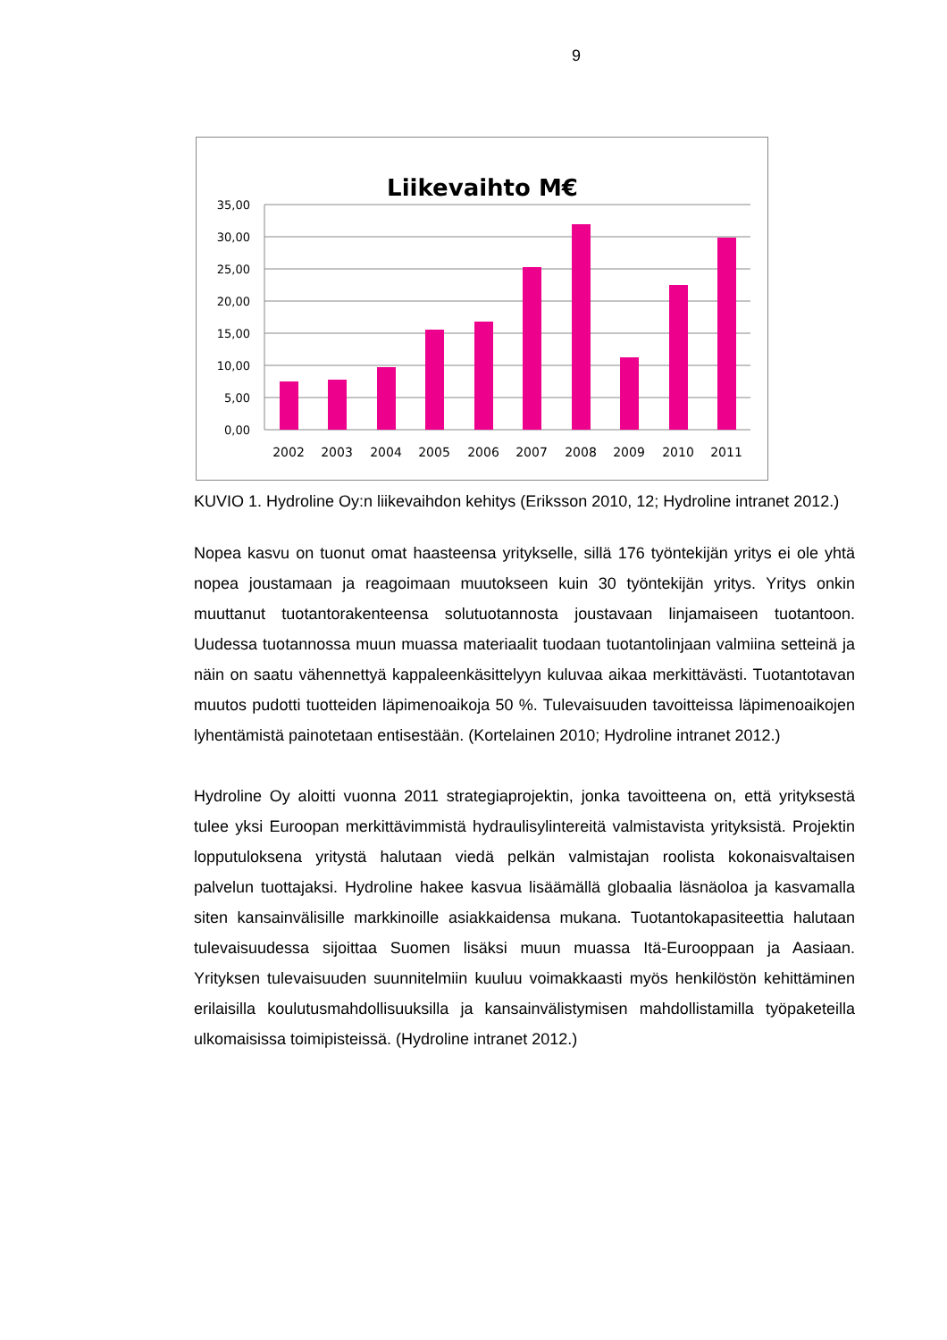9
Liikevaihto M€
35,00
30,00
25,00
20,00
15,00
10,00
5,00
0,00
2002
2003
2004
2005
2006
2007
2008
2009
2010
2011
KUVIO 1. Hydroline Oy:n liikevaihdon kehitys (Eriksson 2010, 12; Hydroline intranet 2012.)
Nopea kasvu on tuonut omat haasteensa yritykselle, sillä 176 työntekijän yritys ei ole yhtä nopea joustamaan ja reagoimaan muutokseen kuin 30 työntekijän yritys. Yritys onkin muuttanut tuotantorakenteensa solutuotannosta joustavaan linjamaiseen tuotantoon. Uudessa tuotannossa muun muassa materiaalit tuodaan tuotantolinjaan valmiina setteinä ja näin on saatu vähennettyä kappaleenkäsittelyyn kuluvaa aikaa merkittävästi. Tuotantotavan muutos pudotti tuotteiden läpimenoaikoja 50 %. Tulevaisuuden tavoitteissa läpimenoaikojen lyhentämistä painotetaan entisestään. (Kortelainen 2010; Hydroline intranet 2012.)
Hydroline Oy aloitti vuonna 2011 strategiaprojektin, jonka tavoitteena on, että yrityksestä tulee yksi Euroopan merkittävimmistä hydraulisylintereitä valmistavista yrityksistä. Projektin lopputuloksena yritystä halutaan viedä pelkän valmistajan roolista kokonaisvaltaisen palvelun tuottajaksi. Hydroline hakee kasvua lisäämällä globaalia läsnäoloa ja kasvamalla siten kansainvälisille markkinoille asiakkaidensa mukana. Tuotantokapasiteettia halutaan tulevaisuudessa sijoittaa Suomen lisäksi muun muassa Itä-Eurooppaan ja Aasiaan. Yrityksen tulevaisuuden suunnitelmiin kuuluu voimakkaasti myös henkilöstön kehittäminen erilaisilla koulutusmahdollisuuksilla ja kansainvälistymisen mahdollistamilla työpaketeilla ulkomaisissa toimipisteissä. (Hydroline intranet 2012.)